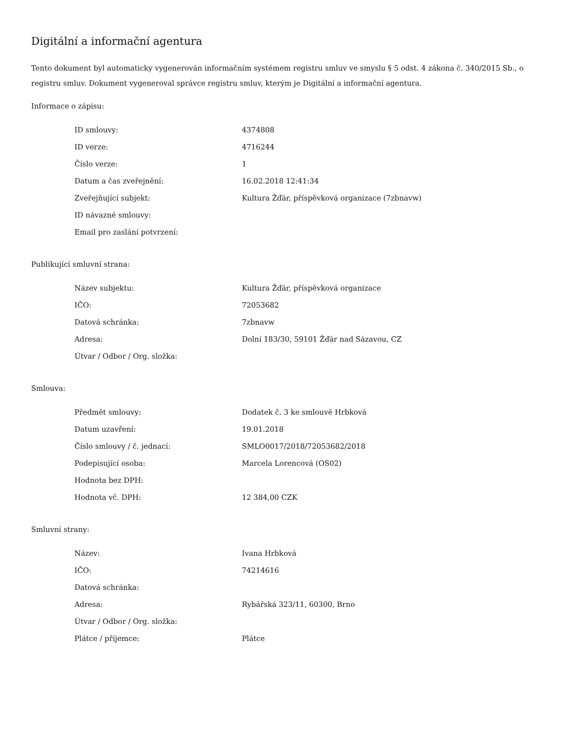Digitální a informační agentura
Tento dokument byl automaticky vygenerován informačním systémem registru smluv ve smyslu § 5 odst. 4 zákona č. 340/2015 Sb., o registru smluv. Dokument vygeneroval správce registru smluv, kterým je Digitální a informační agentura.
Informace o zápisu:
| ID smlouvy: | 4374808 |
| ID verze: | 4716244 |
| Číslo verze: | 1 |
| Datum a čas zveřejnění: | 16.02.2018 12:41:34 |
| Zveřejňující subjekt: | Kultura Žďár, příspěvková organizace (7zbnavw) |
| ID návazné smlouvy: | |
| Email pro zaslání potvrzení: | |
Publikující smluvní strana:
| Název subjektu: | Kultura Žďár, příspěvková organizace |
| IČO: | 72053682 |
| Datová schránka: | 7zbnavw |
| Adresa: | Dolní 183/30, 59101 Žďár nad Sázavou, CZ |
| Útvar / Odbor / Org. složka: | |
Smlouva:
| Předmět smlouvy: | Dodatek č. 3 ke smlouvě Hrbková |
| Datum uzavření: | 19.01.2018 |
| Číslo smlouvy / č. jednací: | SMLO0017/2018/72053682/2018 |
| Podepisující osoba: | Marcela Lorencová (OS02) |
| Hodnota bez DPH: | |
| Hodnota vč. DPH: | 12 384,00 CZK |
Smluvní strany:
| Název: | Ivana Hrbková |
| IČO: | 74214616 |
| Datová schránka: | |
| Adresa: | Rybářská 323/11, 60300, Brno |
| Útvar / Odbor / Org. složka: | |
| Plátce / příjemce: | Plátce |